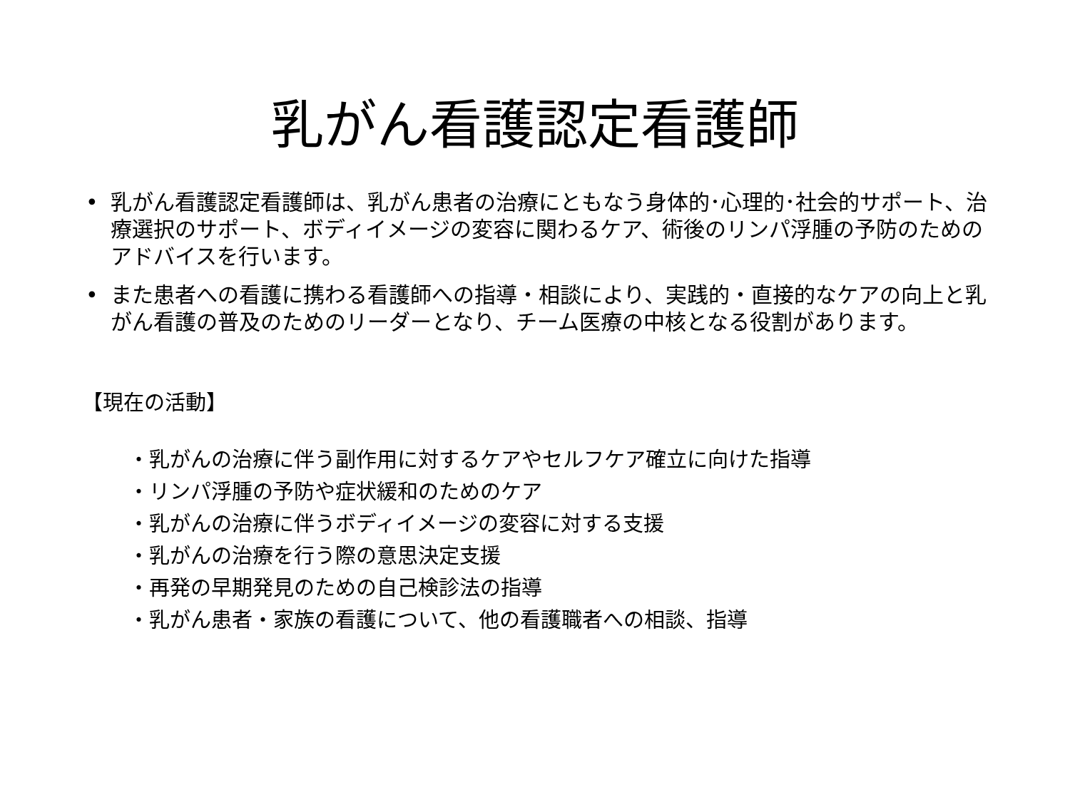乳がん看護認定看護師
• 乳がん看護認定看護師は、乳がん患者の治療にともなう身体的･心理的･社会的サポート、治療選択のサポート、ボディイメージの変容に関わるケア、術後のリンパ浮腫の予防のためのアドバイスを行います。
• また患者への看護に携わる看護師への指導・相談により、実践的・直接的なケアの向上と乳がん看護の普及のためのリーダーとなり、チーム医療の中核となる役割があります。
【現在の活動】
・乳がんの治療に伴う副作用に対するケアやセルフケア確立に向けた指導
・リンパ浮腫の予防や症状緩和のためのケア
・乳がんの治療に伴うボディイメージの変容に対する支援
・乳がんの治療を行う際の意思決定支援
・再発の早期発見のための自己検診法の指導
・乳がん患者・家族の看護について、他の看護職者への相談、指導